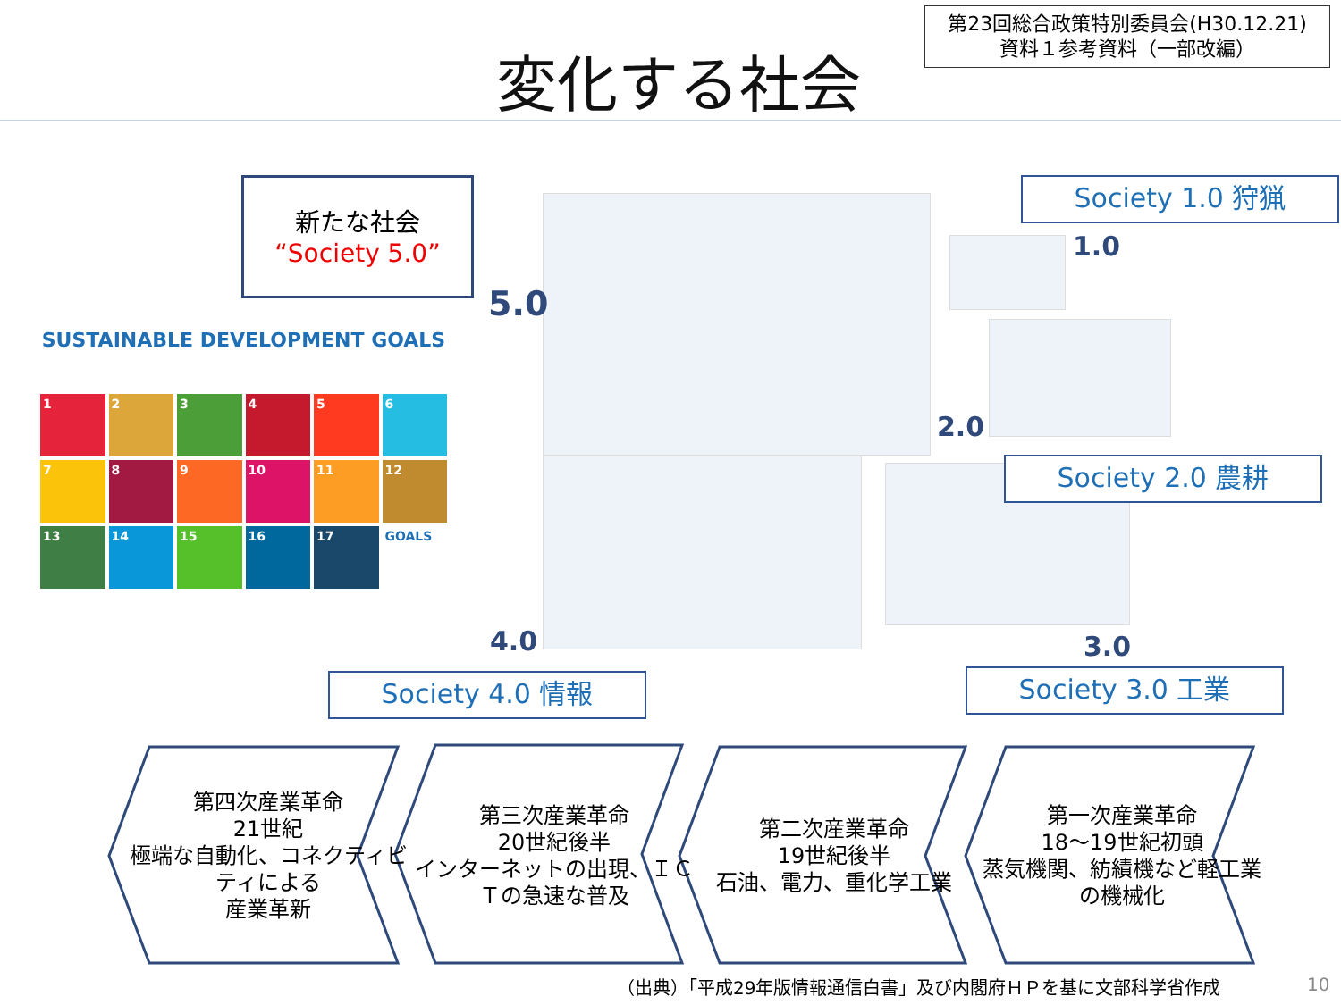変化する社会
第23回総合政策特別委員会(H30.12.21)
資料１参考資料（一部改編）
新たな社会
“Society 5.0”
SUSTAINABLE DEVELOPMENT GOALS
1
2
3
4
5
6
7
8
9
10
11
12
13
14
15
16
17
GOALS
5.0
1.0
2.0
3.0
4.0
Society 1.0 狩猟
Society 2.0 農耕
Society 3.0 工業
Society 4.0 情報
第四次産業革命
21世紀
極端な自動化、コネクティビティによる
産業革新
第三次産業革命
20世紀後半
インターネットの出現、ＩＣＴの急速な普及
第二次産業革命
19世紀後半
石油、電力、重化学工業
第一次産業革命
18～19世紀初頭
蒸気機関、紡績機など軽工業の機械化
（出典）「平成29年版情報通信白書」及び内閣府ＨＰを基に文部科学省作成
10